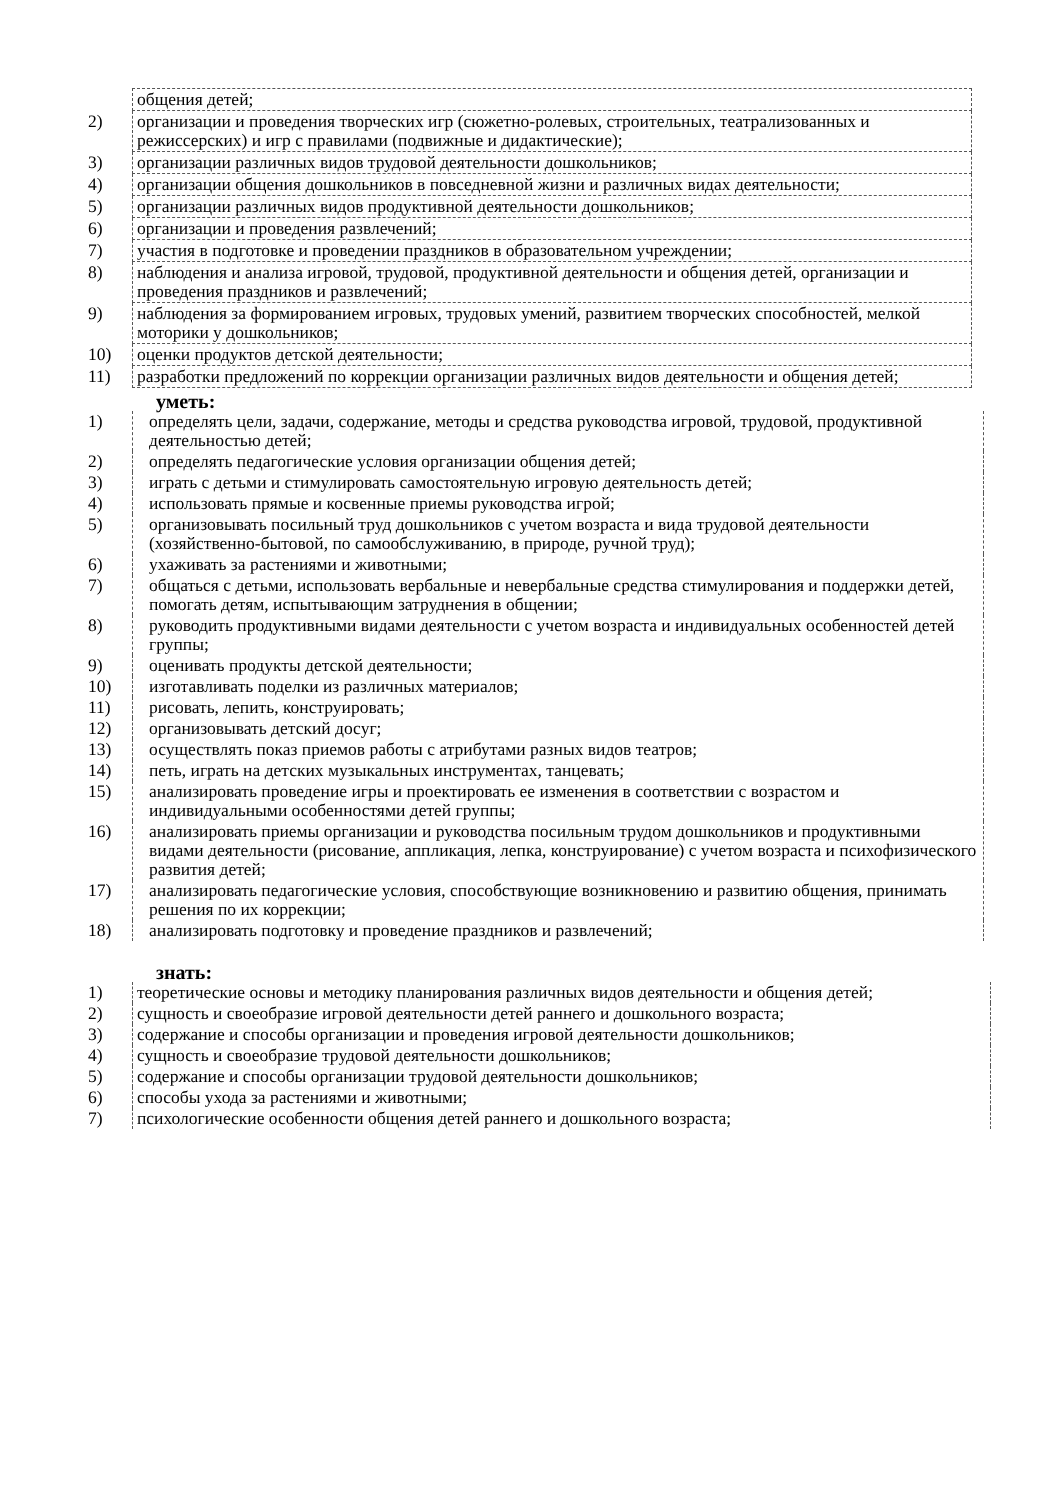| | общения детей; |
| 2) | организации и проведения творческих игр (сюжетно-ролевых, строительных, театрализованных и режиссерских) и игр с правилами (подвижные и дидактические); |
| 3) | организации различных видов трудовой деятельности дошкольников; |
| 4) | организации общения дошкольников в повседневной жизни и различных видах деятельности; |
| 5) | организации различных видов продуктивной деятельности дошкольников; |
| 6) | организации и проведения развлечений; |
| 7) | участия в подготовке и проведении праздников в образовательном учреждении; |
| 8) | наблюдения и анализа игровой, трудовой, продуктивной деятельности и общения детей, организации и проведения праздников и развлечений; |
| 9) | наблюдения за формированием игровых, трудовых умений, развитием творческих способностей, мелкой моторики у дошкольников; |
| 10) | оценки продуктов детской деятельности; |
| 11) | разработки предложений по коррекции организации различных видов деятельности и общения детей; |
уметь:
| 1) | определять цели, задачи, содержание, методы и средства руководства игровой, трудовой, продуктивной деятельностью детей; |
| 2) | определять педагогические условия организации общения детей; |
| 3) | играть с детьми и стимулировать самостоятельную игровую деятельность детей; |
| 4) | использовать прямые и косвенные приемы руководства игрой; |
| 5) | организовывать посильный труд дошкольников с учетом возраста и вида трудовой деятельности (хозяйственно-бытовой, по самообслуживанию, в природе, ручной труд); |
| 6) | ухаживать за растениями и животными; |
| 7) | общаться с детьми, использовать вербальные и невербальные средства стимулирования и поддержки детей, помогать детям, испытывающим затруднения в общении; |
| 8) | руководить продуктивными видами деятельности с учетом возраста и индивидуальных особенностей детей группы; |
| 9) | оценивать продукты детской деятельности; |
| 10) | изготавливать поделки из различных материалов; |
| 11) | рисовать, лепить, конструировать; |
| 12) | организовывать детский досуг; |
| 13) | осуществлять показ приемов работы с атрибутами разных видов театров; |
| 14) | петь, играть на детских музыкальных инструментах, танцевать; |
| 15) | анализировать проведение игры и проектировать ее изменения в соответствии с возрастом и индивидуальными особенностями детей группы; |
| 16) | анализировать приемы организации и руководства посильным трудом дошкольников и продуктивными видами деятельности (рисование, аппликация, лепка, конструирование) с учетом возраста и психофизического развития детей; |
| 17) | анализировать педагогические условия, способствующие возникновению и развитию общения, принимать решения по их коррекции; |
| 18) | анализировать подготовку и проведение праздников и развлечений; |
знать:
| 1) | теоретические основы и методику планирования различных видов деятельности и общения детей; |
| 2) | сущность и своеобразие игровой деятельности детей раннего и дошкольного возраста; |
| 3) | содержание и способы организации и проведения игровой деятельности дошкольников; |
| 4) | сущность и своеобразие трудовой деятельности дошкольников; |
| 5) | содержание и способы организации трудовой деятельности дошкольников; |
| 6) | способы ухода за растениями и животными; |
| 7) | психологические особенности общения детей раннего и дошкольного возраста; |